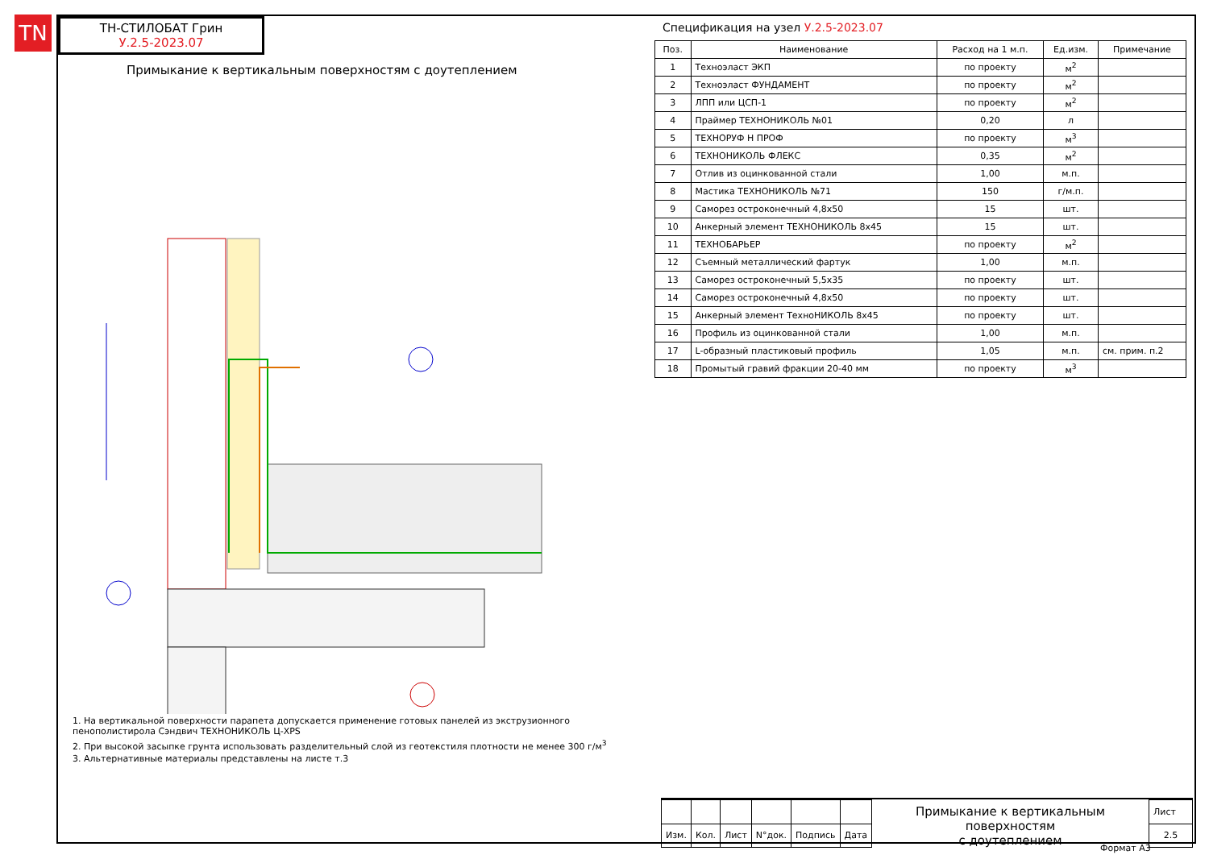TN
ТН-СТИЛОБАТ Грин
У.2.5-2023.07
Примыкание к вертикальным поверхностям с доутеплением
1. На вертикальной поверхности парапета допускается применение готовых панелей из экструзионного пенополистирола Сэндвич ТЕХНОНИКОЛЬ Ц-XPS
2. При высокой засыпке грунта использовать разделительный слой из геотекстиля плотности не менее 300 г/м<sup>3</sup>
3. Альтернативные материалы представлены на листе т.3
Спецификация на узел У.2.5-2023.07
| Поз. | Наименование | Расход на 1 м.п. | Ед.изм. | Примечание |
| --- | --- | --- | --- | --- |
| 1 | Техноэласт ЭКП | по проекту | м<sup>2</sup> | |
| 2 | Техноэласт ФУНДАМЕНТ | по проекту | м<sup>2</sup> | |
| 3 | ЛПП или ЦСП-1 | по проекту | м<sup>2</sup> | |
| 4 | Праймер ТЕХНОНИКОЛЬ №01 | 0,20 | л | |
| 5 | ТЕХНОРУФ Н ПРОФ | по проекту | м<sup>3</sup> | |
| 6 | ТЕХНОНИКОЛЬ ФЛЕКС | 0,35 | м<sup>2</sup> | |
| 7 | Отлив из оцинкованной стали | 1,00 | м.п. | |
| 8 | Мастика ТЕХНОНИКОЛЬ №71 | 150 | г/м.п. | |
| 9 | Саморез остроконечный 4,8x50 | 15 | шт. | |
| 10 | Анкерный элемент ТЕХНОНИКОЛЬ 8x45 | 15 | шт. | |
| 11 | ТЕХНОБАРЬЕР | по проекту | м<sup>2</sup> | |
| 12 | Съемный металлический фартук | 1,00 | м.п. | |
| 13 | Саморез остроконечный 5,5x35 | по проекту | шт. | |
| 14 | Саморез остроконечный 4,8x50 | по проекту | шт. | |
| 15 | Анкерный элемент ТехноНИКОЛЬ 8x45 | по проекту | шт. | |
| 16 | Профиль из оцинкованной стали | 1,00 | м.п. | |
| 17 | L-образный пластиковый профиль | 1,05 | м.п. | см. прим. п.2 |
| 18 | Промытый гравий фракции 20-40 мм | по проекту | м<sup>3</sup> | |
| Изм. | Кол. | Лист | N°док. | Подпись | Дата |
Примыкание к вертикальным поверхностям
с доутеплением
| Лист |
| 2.5 |
Формат А3